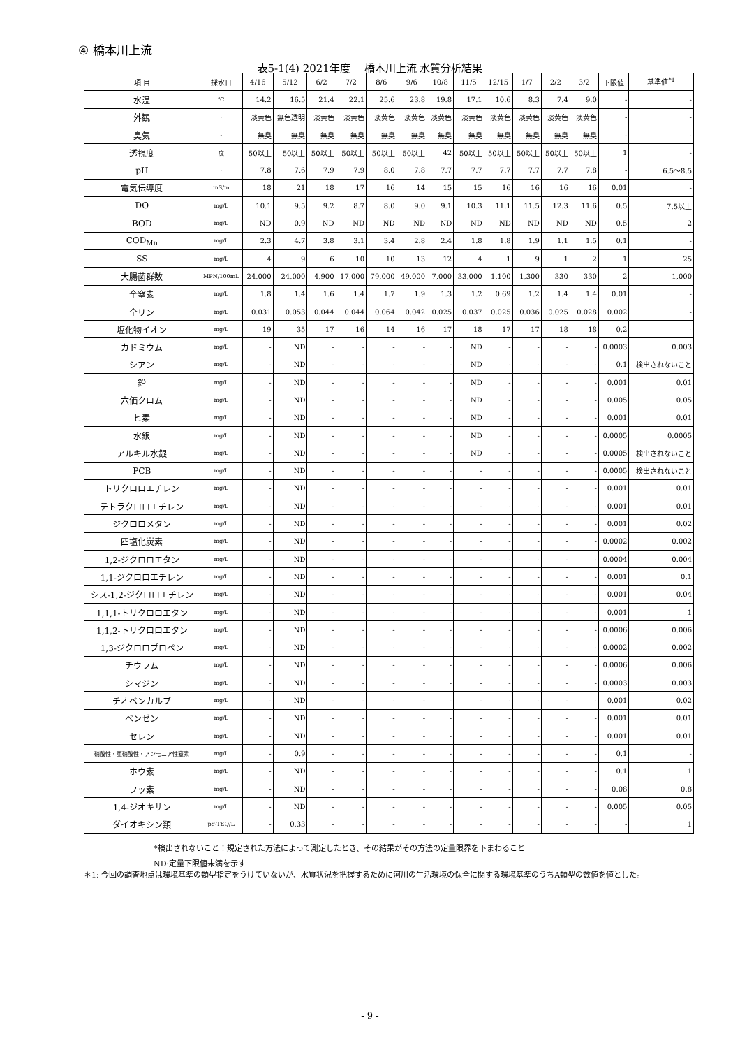④ 橋本川上流
表5-1(4) 2021年度　 橋本川上流 水質分析結果
| 項 目 | 採水日 | 4/16 | 5/12 | 6/2 | 7/2 | 8/6 | 9/6 | 10/8 | 11/5 | 12/15 | 1/7 | 2/2 | 3/2 | 下限値 | 基準値<sup>*1</sup> |
| --- | --- | --- | --- | --- | --- | --- | --- | --- | --- | --- | --- | --- | --- | --- | --- |
| 水温 | ℃ | 14.2 | 16.5 | 21.4 | 22.1 | 25.6 | 23.8 | 19.8 | 17.1 | 10.6 | 8.3 | 7.4 | 9.0 | - | - |
| 外観 | - | 淡黄色 | 無色透明 | 淡黄色 | 淡黄色 | 淡黄色 | 淡黄色 | 淡黄色 | 淡黄色 | 淡黄色 | 淡黄色 | 淡黄色 | 淡黄色 | - | - |
| 臭気 | - | 無臭 | 無臭 | 無臭 | 無臭 | 無臭 | 無臭 | 無臭 | 無臭 | 無臭 | 無臭 | 無臭 | 無臭 | - | - |
| 透視度 | 度 | 50以上 | 50以上 | 50以上 | 50以上 | 50以上 | 50以上 | 42 | 50以上 | 50以上 | 50以上 | 50以上 | 50以上 | 1 | - |
| pH | - | 7.8 | 7.6 | 7.9 | 7.9 | 8.0 | 7.8 | 7.7 | 7.7 | 7.7 | 7.7 | 7.7 | 7.8 | - | 6.5～8.5 |
| 電気伝導度 | mS/m | 18 | 21 | 18 | 17 | 16 | 14 | 15 | 15 | 16 | 16 | 16 | 16 | 0.01 | - |
| DO | mg/L | 10.1 | 9.5 | 9.2 | 8.7 | 8.0 | 9.0 | 9.1 | 10.3 | 11.1 | 11.5 | 12.3 | 11.6 | 0.5 | 7.5以上 |
| BOD | mg/L | ND | 0.9 | ND | ND | ND | ND | ND | ND | ND | ND | ND | ND | 0.5 | 2 |
| COD<sub>Mn</sub> | mg/L | 2.3 | 4.7 | 3.8 | 3.1 | 3.4 | 2.8 | 2.4 | 1.8 | 1.8 | 1.9 | 1.1 | 1.5 | 0.1 | - |
| SS | mg/L | 4 | 9 | 6 | 10 | 10 | 13 | 12 | 4 | 1 | 9 | 1 | 2 | 1 | 25 |
| 大腸菌群数 | MPN/100mL | 24,000 | 24,000 | 4,900 | 17,000 | 79,000 | 49,000 | 7,000 | 33,000 | 1,100 | 1,300 | 330 | 330 | 2 | 1,000 |
| 全窒素 | mg/L | 1.8 | 1.4 | 1.6 | 1.4 | 1.7 | 1.9 | 1.3 | 1.2 | 0.69 | 1.2 | 1.4 | 1.4 | 0.01 | - |
| 全リン | mg/L | 0.031 | 0.053 | 0.044 | 0.044 | 0.064 | 0.042 | 0.025 | 0.037 | 0.025 | 0.036 | 0.025 | 0.028 | 0.002 | - |
| 塩化物イオン | mg/L | 19 | 35 | 17 | 16 | 14 | 16 | 17 | 18 | 17 | 17 | 18 | 18 | 0.2 | - |
| カドミウム | mg/L | - | ND | - | - | - | - | - | ND | - | - | - | - | 0.0003 | 0.003 |
| シアン | mg/L | - | ND | - | - | - | - | - | ND | - | - | - | - | 0.1 | 検出されないこと |
| 鉛 | mg/L | - | ND | - | - | - | - | - | ND | - | - | - | - | 0.001 | 0.01 |
| 六価クロム | mg/L | - | ND | - | - | - | - | - | ND | - | - | - | - | 0.005 | 0.05 |
| ヒ素 | mg/L | - | ND | - | - | - | - | - | ND | - | - | - | - | 0.001 | 0.01 |
| 水銀 | mg/L | - | ND | - | - | - | - | - | ND | - | - | - | - | 0.0005 | 0.0005 |
| アルキル水銀 | mg/L | - | ND | - | - | - | - | - | ND | - | - | - | - | 0.0005 | 検出されないこと |
| PCB | mg/L | - | ND | - | - | - | - | - | - | - | - | - | - | 0.0005 | 検出されないこと |
| トリクロロエチレン | mg/L | - | ND | - | - | - | - | - | - | - | - | - | - | 0.001 | 0.01 |
| テトラクロロエチレン | mg/L | - | ND | - | - | - | - | - | - | - | - | - | - | 0.001 | 0.01 |
| ジクロロメタン | mg/L | - | ND | - | - | - | - | - | - | - | - | - | - | 0.001 | 0.02 |
| 四塩化炭素 | mg/L | - | ND | - | - | - | - | - | - | - | - | - | - | 0.0002 | 0.002 |
| 1,2-ジクロロエタン | mg/L | - | ND | - | - | - | - | - | - | - | - | - | - | 0.0004 | 0.004 |
| 1,1-ジクロロエチレン | mg/L | - | ND | - | - | - | - | - | - | - | - | - | - | 0.001 | 0.1 |
| シス-1,2-ジクロロエチレン | mg/L | - | ND | - | - | - | - | - | - | - | - | - | - | 0.001 | 0.04 |
| 1,1,1-トリクロロエタン | mg/L | - | ND | - | - | - | - | - | - | - | - | - | - | 0.001 | 1 |
| 1,1,2-トリクロロエタン | mg/L | - | ND | - | - | - | - | - | - | - | - | - | - | 0.0006 | 0.006 |
| 1,3-ジクロロプロペン | mg/L | - | ND | - | - | - | - | - | - | - | - | - | - | 0.0002 | 0.002 |
| チウラム | mg/L | - | ND | - | - | - | - | - | - | - | - | - | - | 0.0006 | 0.006 |
| シマジン | mg/L | - | ND | - | - | - | - | - | - | - | - | - | - | 0.0003 | 0.003 |
| チオベンカルブ | mg/L | - | ND | - | - | - | - | - | - | - | - | - | - | 0.001 | 0.02 |
| ベンゼン | mg/L | - | ND | - | - | - | - | - | - | - | - | - | - | 0.001 | 0.01 |
| セレン | mg/L | - | ND | - | - | - | - | - | - | - | - | - | - | 0.001 | 0.01 |
| 硝酸性・亜硝酸性・アンモニア性窒素 | mg/L | - | 0.9 | - | - | - | - | - | - | - | - | - | - | 0.1 | - |
| ホウ素 | mg/L | - | ND | - | - | - | - | - | - | - | - | - | - | 0.1 | 1 |
| フッ素 | mg/L | - | ND | - | - | - | - | - | - | - | - | - | - | 0.08 | 0.8 |
| 1,4-ジオキサン | mg/L | - | ND | - | - | - | - | - | - | - | - | - | - | 0.005 | 0.05 |
| ダイオキシン類 | pg-TEQ/L | - | 0.33 | - | - | - | - | - | - | - | - | - | - | - | 1 |
*検出されないこと：規定された方法によって測定したとき、その結果がその方法の定量限界を下まわること
ND:定量下限値未満を示す
＊1: 今回の調査地点は環境基準の類型指定をうけていないが、水質状況を把握するために河川の生活環境の保全に関する環境基準のうちA類型の数値を値とした。
- 9 -